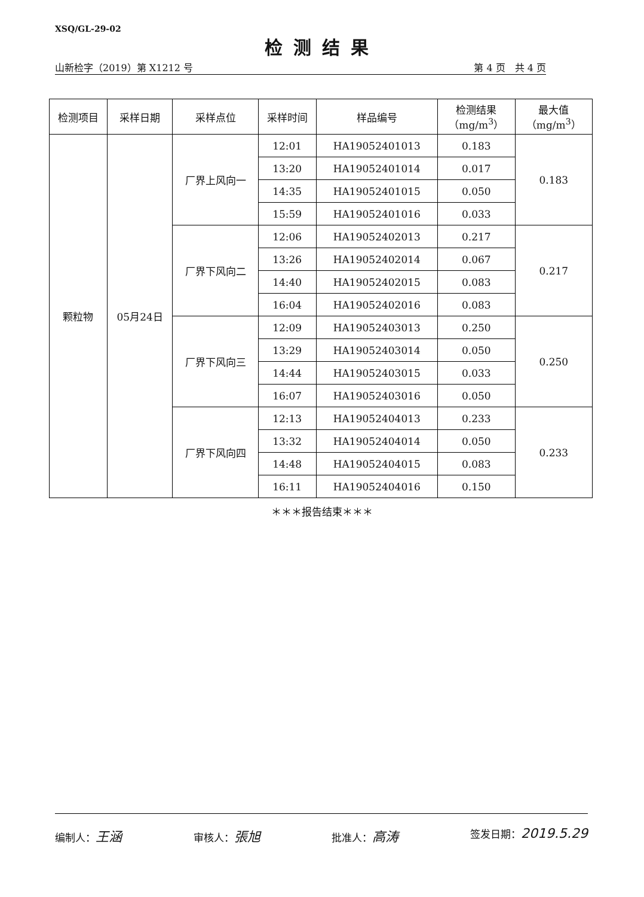XSQ/GL-29-02
检测结果
山新检字（2019）第 X1212 号 第 4 页　共 4 页
| 检测项目 | 采样日期 | 采样点位 | 采样时间 | 样品编号 | 检测结果 （mg/m<sup>3</sup>） | 最大值 （mg/m<sup>3</sup>） |
| --- | --- | --- | --- | --- | --- | --- |
| 颗粒物 | 05月24日 | 厂界上风向一 | 12:01 | HA19052401013 | 0.183 | 0.183 |
| | | | 13:20 | HA19052401014 | 0.017 | |
| | | | 14:35 | HA19052401015 | 0.050 | |
| | | | 15:59 | HA19052401016 | 0.033 | |
| | | 厂界下风向二 | 12:06 | HA19052402013 | 0.217 | 0.217 |
| | | | 13:26 | HA19052402014 | 0.067 | |
| | | | 14:40 | HA19052402015 | 0.083 | |
| | | | 16:04 | HA19052402016 | 0.083 | |
| | | 厂界下风向三 | 12:09 | HA19052403013 | 0.250 | 0.250 |
| | | | 13:29 | HA19052403014 | 0.050 | |
| | | | 14:44 | HA19052403015 | 0.033 | |
| | | | 16:07 | HA19052403016 | 0.050 | |
| | | 厂界下风向四 | 12:13 | HA19052404013 | 0.233 | 0.233 |
| | | | 13:32 | HA19052404014 | 0.050 | |
| | | | 14:48 | HA19052404015 | 0.083 | |
| | | | 16:11 | HA19052404016 | 0.150 | |
＊＊＊报告结束＊＊＊
编制人：王涵 审核人：張旭 批准人：高涛 签发日期：2019.5.29